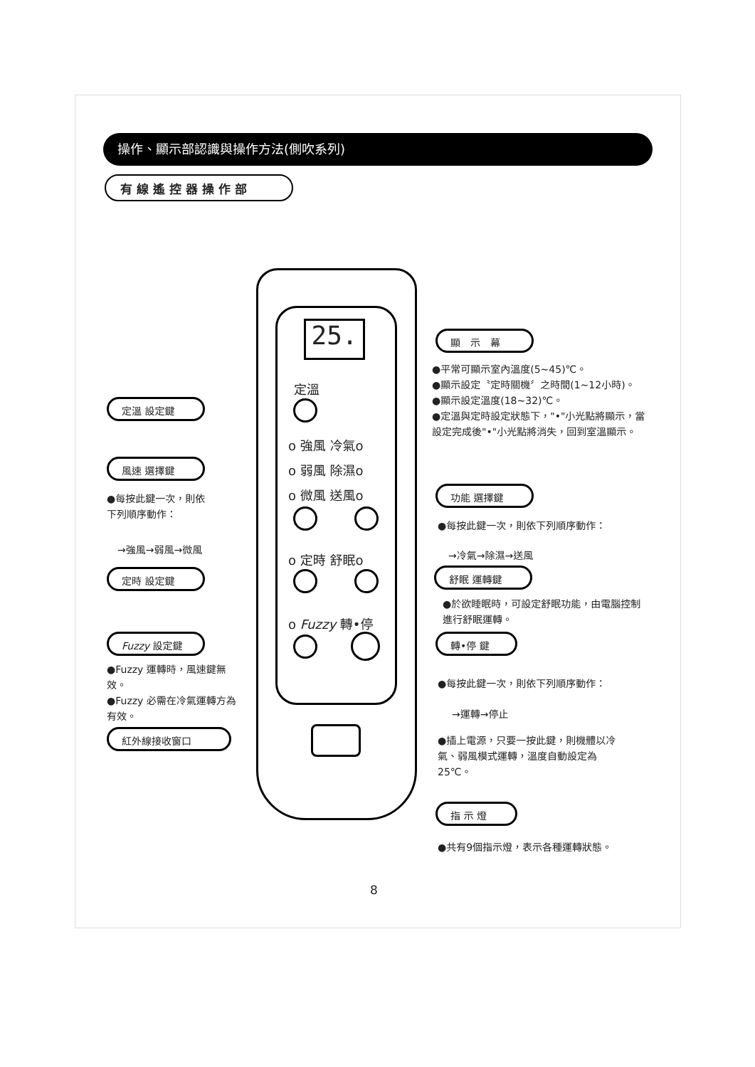操作、顯示部認識與操作方法(側吹系列)
有線遙控器操作部
25.
定溫
o 強風 冷氣o
o 弱風 除濕o
o 微風 送風o
o 定時 舒眠o
o Fuzzy 轉•停
定溫 設定鍵
風速 選擇鍵
●每按此鍵一次，則依
下列順序動作：
→強風→弱風→微風
定時 設定鍵
Fuzzy 設定鍵
●Fuzzy 運轉時，風速鍵無效。
●Fuzzy 必需在冷氣運轉方為有效。
紅外線接收窗口
顯　示　幕
●平常可顯示室內溫度(5~45)℃。
●顯示設定〝定時關機〞之時間(1~12小時)。
●顯示設定溫度(18~32)℃。
●定溫與定時設定狀態下，"•"小光點將顯示，當設定完成後"•"小光點將消失，回到室溫顯示。
功能 選擇鍵
●每按此鍵一次，則依下列順序動作：
→冷氣→除濕→送風
舒眠 運轉鍵
●於欲睡眠時，可設定舒眠功能，由電腦控制進行舒眠運轉。
轉•停 鍵
●每按此鍵一次，則依下列順序動作：
→運轉→停止
●插上電源，只要一按此鍵，則機體以冷氣、弱風模式運轉，溫度自動設定為25℃。
指 示 燈
●共有9個指示燈，表示各種運轉狀態。
8